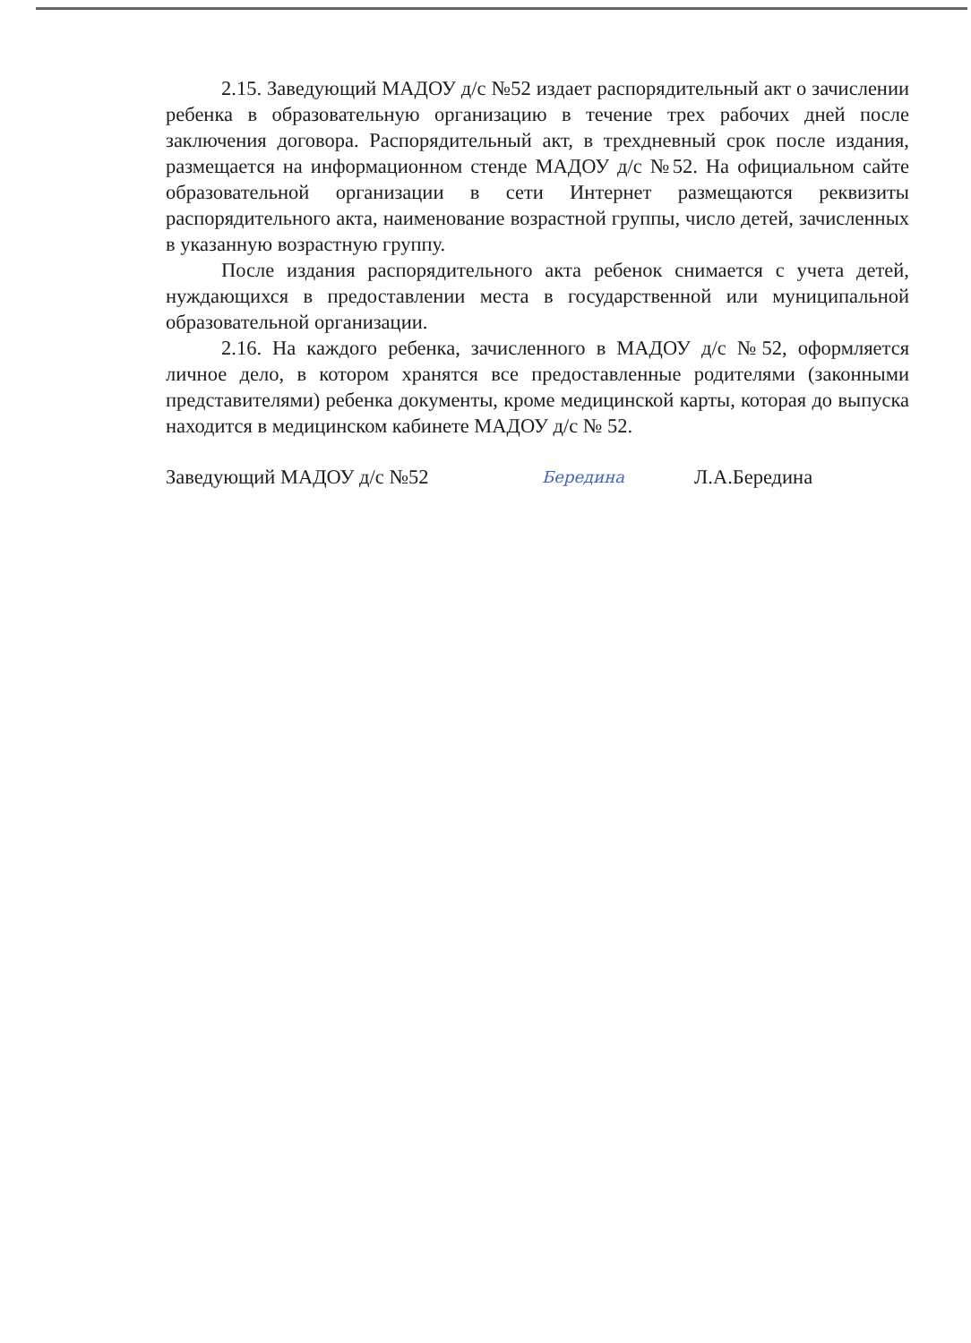2.15. Заведующий МАДОУ д/с №52 издает распорядительный акт о зачислении ребенка в образовательную организацию в течение трех рабочих дней после заключения договора. Распорядительный акт, в трехдневный срок после издания, размещается на информационном стенде МАДОУ д/с №52. На официальном сайте образовательной организации в сети Интернет размещаются реквизиты распорядительного акта, наименование возрастной группы, число детей, зачисленных в указанную возрастную группу.
После издания распорядительного акта ребенок снимается с учета детей, нуждающихся в предоставлении места в государственной или муниципальной образовательной организации.
2.16. На каждого ребенка, зачисленного в МАДОУ д/с №52, оформляется личное дело, в котором хранятся все предоставленные родителями (законными представителями) ребенка документы, кроме медицинской карты, которая до выпуска находится в медицинском кабинете МАДОУ д/с № 52.
Заведующий МАДОУ д/с №52 Берединa Л.А.Бередина